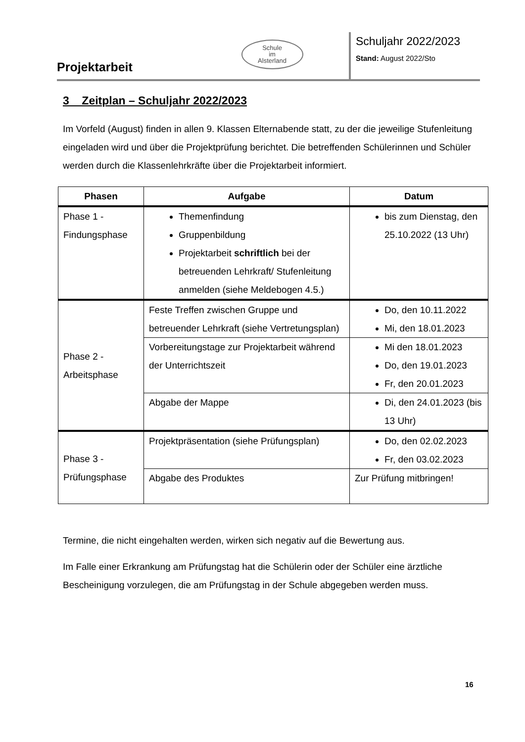Projektarbeit
Schule
im
Alsterland
Schuljahr 2022/2023
Stand: August 2022/Sto
3 Zeitplan – Schuljahr 2022/2023
Im Vorfeld (August) finden in allen 9. Klassen Elternabende statt, zu der die jeweilige Stufenleitung eingeladen wird und über die Projektprüfung berichtet. Die betreffenden Schülerinnen und Schüler werden durch die Klassenlehrkräfte über die Projektarbeit informiert.
| Phasen | Aufgabe | Datum |
| --- | --- | --- |
| Phase 1 - Findungsphase | Themenfindung Gruppenbildung Projektarbeit schriftlich bei der betreuenden Lehrkraft/ Stufenleitung anmelden (siehe Meldebogen 4.5.) | bis zum Dienstag, den 25.10.2022 (13 Uhr) |
| Phase 2 - Arbeitsphase | Feste Treffen zwischen Gruppe und betreuender Lehrkraft (siehe Vertretungsplan) | Do, den 10.11.2022 Mi, den 18.01.2023 |
| | Vorbereitungstage zur Projektarbeit während der Unterrichtszeit | Mi den 18.01.2023 Do, den 19.01.2023 Fr, den 20.01.2023 |
| | Abgabe der Mappe | Di, den 24.01.2023 (bis 13 Uhr) |
| Phase 3 - Prüfungsphase | Projektpräsentation (siehe Prüfungsplan) | Do, den 02.02.2023 Fr, den 03.02.2023 |
| | Abgabe des Produktes | Zur Prüfung mitbringen! |
Termine, die nicht eingehalten werden, wirken sich negativ auf die Bewertung aus.
Im Falle einer Erkrankung am Prüfungstag hat die Schülerin oder der Schüler eine ärztliche Bescheinigung vorzulegen, die am Prüfungstag in der Schule abgegeben werden muss.
16